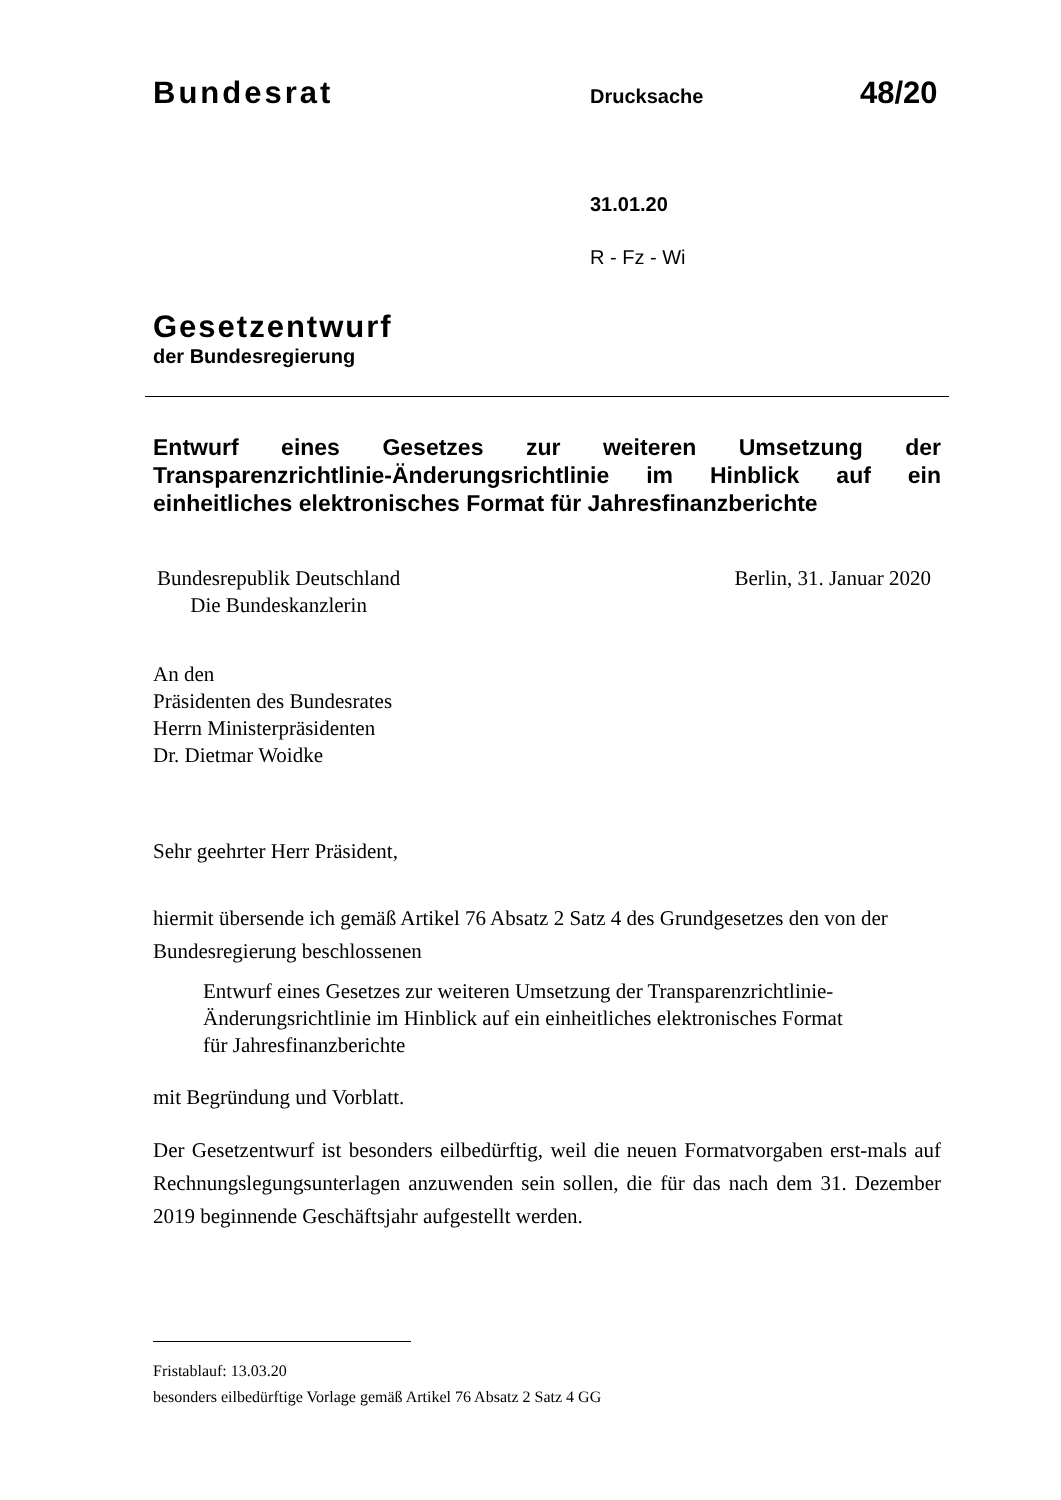Bundesrat Drucksache 48/20
31.01.20
R - Fz - Wi
Gesetzentwurf
der Bundesregierung
Entwurf eines Gesetzes zur weiteren Umsetzung der Transparenzrichtlinie-Änderungsrichtlinie im Hinblick auf ein einheitliches elektronisches Format für Jahresfinanzberichte
Bundesrepublik Deutschland
Die Bundeskanzlerin
Berlin, 31. Januar 2020
An den
Präsidenten des Bundesrates
Herrn Ministerpräsidenten
Dr. Dietmar Woidke
Sehr geehrter Herr Präsident,
hiermit übersende ich gemäß Artikel 76 Absatz 2 Satz 4 des Grundgesetzes den von der Bundesregierung beschlossenen
Entwurf eines Gesetzes zur weiteren Umsetzung der Transparenzrichtlinie-
Änderungsrichtlinie im Hinblick auf ein einheitliches elektronisches Format
für Jahresfinanzberichte
mit Begründung und Vorblatt.
Der Gesetzentwurf ist besonders eilbedürftig, weil die neuen Formatvorgaben erst-mals auf Rechnungslegungsunterlagen anzuwenden sein sollen, die für das nach dem 31. Dezember 2019 beginnende Geschäftsjahr aufgestellt werden.
Fristablauf: 13.03.20
besonders eilbedürftige Vorlage gemäß Artikel 76 Absatz 2 Satz 4 GG